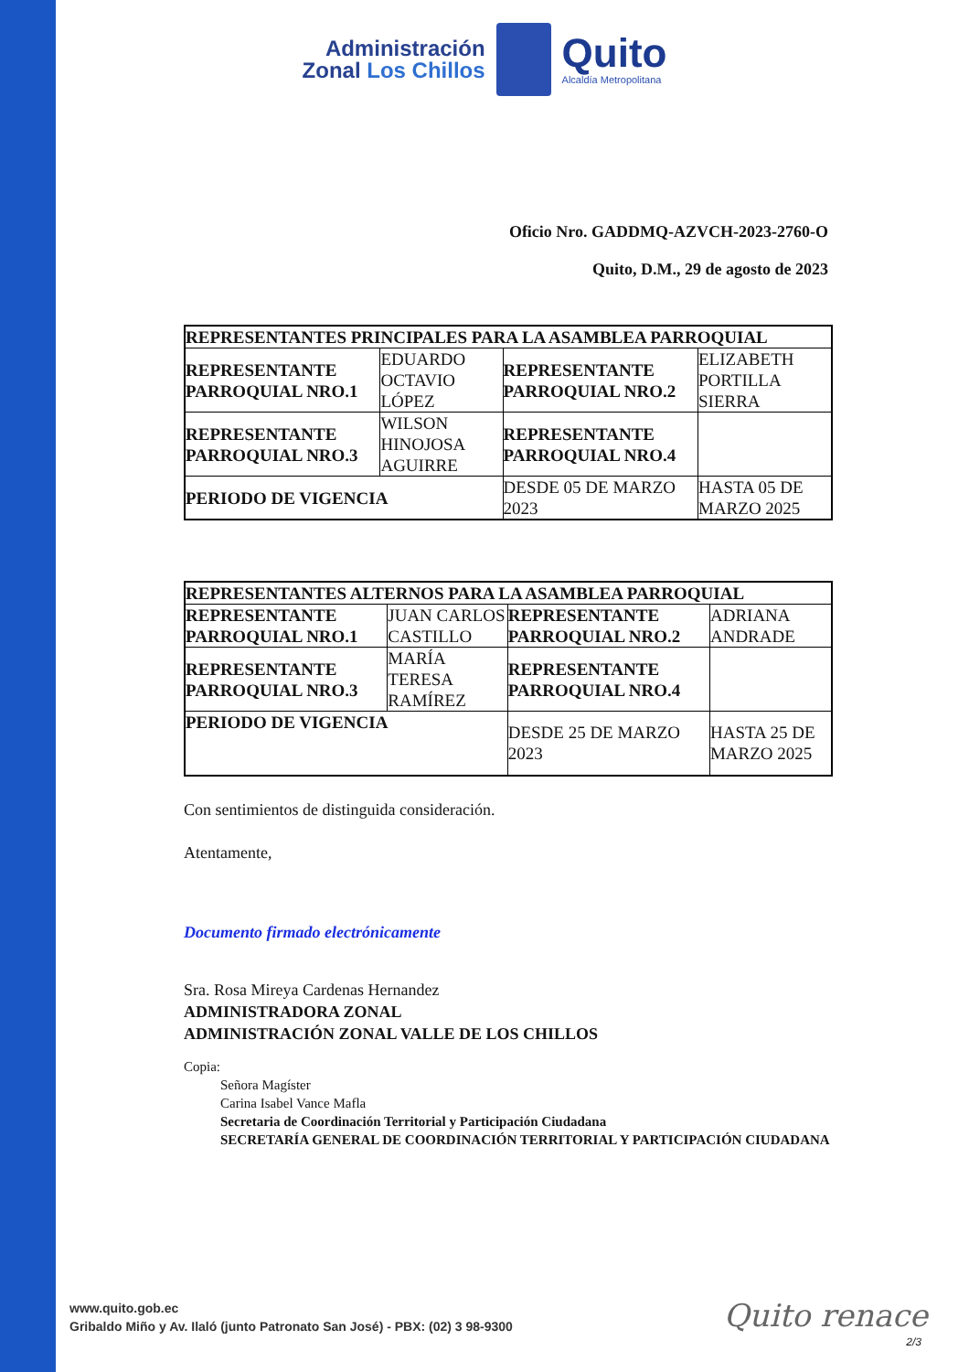Administración
Zonal Los Chillos
Quito
Alcaldía Metropolitana
Oficio Nro. GADDMQ-AZVCH-2023-2760-O
Quito, D.M., 29 de agosto de 2023
| REPRESENTANTES PRINCIPALES PARA LA ASAMBLEA PARROQUIAL | | | |
| --- | --- | --- | --- |
| REPRESENTANTE PARROQUIAL NRO.1 | EDUARDO OCTAVIO LÓPEZ | REPRESENTANTE PARROQUIAL NRO.2 | ELIZABETH PORTILLA SIERRA |
| REPRESENTANTE PARROQUIAL NRO.3 | WILSON HINOJOSA AGUIRRE | REPRESENTANTE PARROQUIAL NRO.4 | |
| PERIODO DE VIGENCIA | | DESDE 05 DE MARZO 2023 | HASTA 05 DE MARZO 2025 |
| REPRESENTANTES ALTERNOS PARA LA ASAMBLEA PARROQUIAL | | | |
| --- | --- | --- | --- |
| REPRESENTANTE PARROQUIAL NRO.1 | JUAN CARLOS CASTILLO | REPRESENTANTE PARROQUIAL NRO.2 | ADRIANA ANDRADE |
| REPRESENTANTE PARROQUIAL NRO.3 | MARÍA TERESA RAMÍREZ | REPRESENTANTE PARROQUIAL NRO.4 | |
| PERIODO DE VIGENCIA | | DESDE 25 DE MARZO 2023 | HASTA 25 DE MARZO 2025 |
Con sentimientos de distinguida consideración.
Atentamente,
Documento firmado electrónicamente
Sra. Rosa Mireya Cardenas Hernandez
ADMINISTRADORA ZONAL
ADMINISTRACIÓN ZONAL VALLE DE LOS CHILLOS
Copia:
Señora Magíster
Carina Isabel Vance Mafla
Secretaria de Coordinación Territorial y Participación Ciudadana
SECRETARÍA GENERAL DE COORDINACIÓN TERRITORIAL Y PARTICIPACIÓN CIUDADANA
www.quito.gob.ec
Gribaldo Miño y Av. Ilaló (junto Patronato San José) - PBX: (02) 3 98-9300
Quito renace
2/3